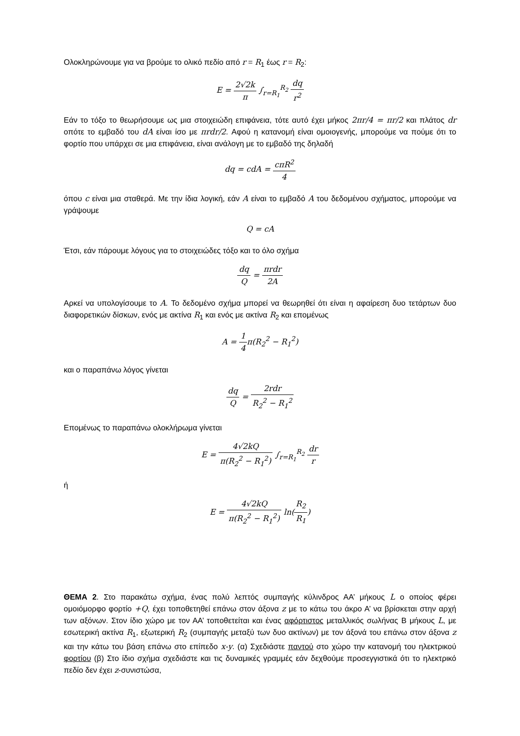Ολοκληρώνουμε για να βρούμε το ολικό πεδίο από r = R<sub>1</sub> έως r = R<sub>2</sub>:
E = 2√2k π ∫<sub>r=R<sub>1</sub></sub><sup>R<sub>2</sub></sup> dq r<sup>2</sup>
Εάν το τόξο το θεωρήσουμε ως μια στοιχειώδη επιφάνεια, τότε αυτό έχει μήκος 2πr/4 = πr/2 και πλάτος dr οπότε το εμβαδό του dA είναι ίσο με πrdr/2. Αφού η κατανομή είναι ομοιογενής, μπορούμε να πούμε ότι το φορτίο που υπάρχει σε μια επιφάνεια, είναι ανάλογη με το εμβαδό της δηλαδή
dq = cdA = cπR<sup>2</sup> 4
όπου c είναι μια σταθερά. Με την ίδια λογική, εάν A είναι το εμβαδό A του δεδομένου σχήματος, μπορούμε να γράψουμε
Q = cA
Έτσι, εάν πάρουμε λόγους για το στοιχειώδες τόξο και το όλο σχήμα
dq Q = πrdr 2A
Αρκεί να υπολογίσουμε το A. Το δεδομένο σχήμα μπορεί να θεωρηθεί ότι είναι η αφαίρεση δυο τετάρτων δυο διαφορετικών δίσκων, ενός με ακτίνα R<sub>1</sub> και ενός με ακτίνα R<sub>2</sub> και επομένως
A = 1 4π(R<sub>2</sub><sup>2</sup> − R<sub>1</sub><sup>2</sup>)
και ο παραπάνω λόγος γίνεται
dq Q = 2rdr R<sub>2</sub><sup>2</sup> − R<sub>1</sub><sup>2</sup>
Επομένως το παραπάνω ολοκλήρωμα γίνεται
E = 4√2kQ π(R<sub>2</sub><sup>2</sup> − R<sub>1</sub><sup>2</sup>) ∫<sub>r=R<sub>1</sub></sub><sup>R<sub>2</sub></sup> dr r
ή
E = 4√2kQ π(R<sub>2</sub><sup>2</sup> − R<sub>1</sub><sup>2</sup>) ln(R<sub>2</sub> R<sub>1</sub>)
ΘΕΜΑ 2. Στο παρακάτω σχήμα, ένας πολύ λεπτός συμπαγής κύλινδρος ΑΑ’ μήκους L ο οποίος φέρει ομοιόμορφο φορτίο +Q, έχει τοποθετηθεί επάνω στον άξονα z με το κάτω του άκρο Α’ να βρίσκεται στην αρχή των αξόνων. Στον ίδιο χώρο με τον ΑΑ’ τοποθετείται και ένας αφόρτιστος μεταλλικός σωλήνας Β μήκους L, με εσωτερική ακτίνα R<sub>1</sub>, εξωτερική R<sub>2</sub> (συμπαγής μεταξύ των δυο ακτίνων) με τον άξονά του επάνω στον άξονα z και την κάτω του βάση επάνω στο επίπεδο x-y. (α) Σχεδιάστε παντού στο χώρο την κατανομή του ηλεκτρικού φορτίου (β) Στο ίδιο σχήμα σχεδιάστε και τις δυναμικές γραμμές εάν δεχθούμε προσεγγιστικά ότι το ηλεκτρικό πεδίο δεν έχει z-συνιστώσα,